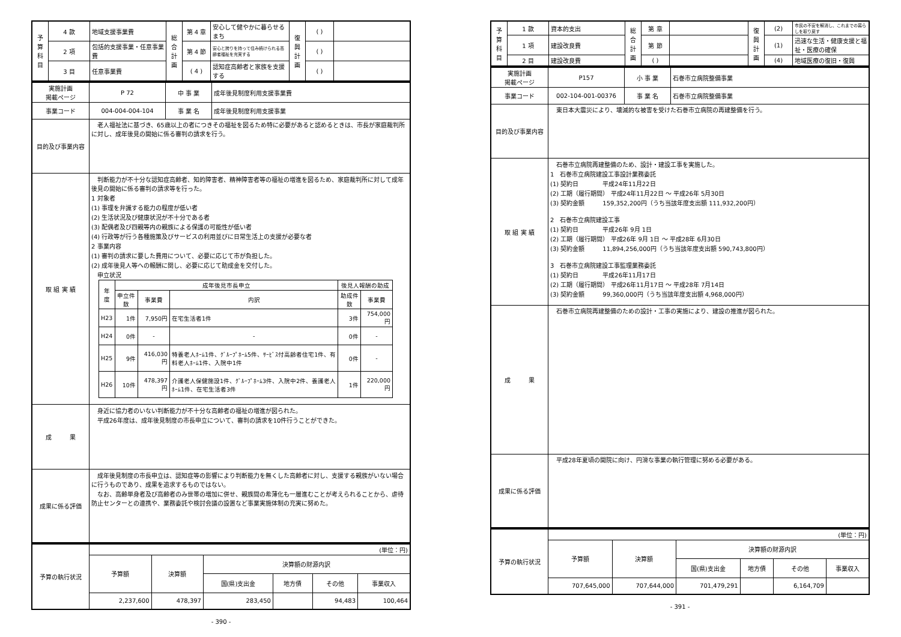| 予 算 科 目 | 4 款 | 地域支援事業費 | 総 合 計 画 | 第 4 章 | 安心して健やかに暮らせるまち | 復 興 計 画 | ( ) | |
| | 2 項 | 包括的支援事業・任意事業費 | | 第 4 節 | 安心と誇りを持って住み続けられる高齢者福祉を充実する | | ( ) | |
| | 3 目 | 任意事業費 | | ( 4 ) | 認知症高齢者と家族を支援する | | ( ) | |
| 実施計画 掲載ページ | P 72 | 中 事 業 | 成年後見制度利用支援事業費 |
| 事業コード | 004-004-004-104 | 事 業 名 | 成年後見制度利用支援事業 |
| 目的及び事業内容 | 老人福祉法に基づき、65歳以上の者につきその福祉を図るため特に必要があると認めるときは、市長が家庭裁判所に対し、成年後見の開始に係る審判の請求を行う。 | | |
| 取 組 実 績 | 判断能力が不十分な認知症高齢者、知的障害者、精神障害者等の福祉の増進を図るため、家庭裁判所に対して成年後見の開始に係る審判の請求等を行った。 1 対象者 (1) 事理を弁識する能力の程度が低い者 (2) 生活状況及び健康状況が不十分である者 (3) 配偶者及び四親等内の親族による保護の可能性が低い者 (4) 行政等が行う各種施策及びサービスの利用並びに日常生活上の支援が必要な者 2 事業内容 (1) 審判の請求に要した費用について、必要に応じて市が負担した。 (2) 成年後見人等への報酬に関し、必要に応じて助成金を交付した。 申立状況 / 年度 / 成年後見市長申立 / / / 後見人報酬の助成 / / / --- / --- / --- / --- / --- / --- / / / 申立件数 / 事業費 / 内訳 / 助成件数 / 事業費 / / H23 / 1件 / 7,950円 / 在宅生活者1件 / 3件 / 754,000円 / / H24 / 0件 / - / - / 0件 / - / / H25 / 9件 / 416,030円 / 特養老人ﾎｰﾑ1件、ｸﾞﾙｰﾌﾟﾎｰﾑ5件、ｻｰﾋﾞｽ付高齢者住宅1件、有料老人ﾎｰﾑ1件、入院中1件 / 0件 / - / / H26 / 10件 / 478,397円 / 介護老人保健施設1件、ｸﾞﾙｰﾌﾟﾎｰﾑ3件、入院中2件、養護老人ﾎｰﾑ1件、在宅生活者3件 / 1件 / 220,000円 / | | |
| 成 果 | 身近に協力者のいない判断能力が不十分な高齢者の福祉の増進が図られた。 平成26年度は、成年後見制度の市長申立について、審判の請求を10件行うことができた。 | | |
| 成果に係る評価 | 成年後見制度の市長申立は、認知症等の影響により判断能力を無くした高齢者に対し、支援する親族がいない場合に行うものであり、成果を追求するものではない。 なお、高齢単身者及び高齢者のみ世帯の増加に併せ、親族間の希薄化も一層進むことが考えられることから、虐待防止センターとの連携や、業務委託や検討会議の設置など事業実施体制の充実に努めた。 | | |
| 予算の執行状況 | (単位：円) | | | | | |
| | 予算額 | 決算額 | 決算額の財源内訳 | | | |
| | | | 国(県)支出金 | 地方債 | その他 | 事業収入 |
| | 2,237,600 | 478,397 | 283,450 | | 94,483 | 100,464 |
- 390 -
| 予 算 科 目 | 1 款 | 資本的支出 | 総 合 計 画 | 第 章 | | 復 興 計 画 | (2) | 市民の不安を解消し、これまでの暮らしを取り戻す |
| | 1 項 | 建設改良費 | | 第 節 | | | (1) | 迅速な生活・健康支援と福祉・医療の確保 |
| | 2 目 | 建設改良費 | | ( ) | | | (4) | 地域医療の復旧・復興 |
| 実施計画 掲載ページ | P157 | 小 事 業 | 石巻市立病院整備事業 |
| 事業コード | 002-104-001-00376 | 事 業 名 | 石巻市立病院整備事業 |
| 目的及び事業内容 | 東日本大震災により、壊滅的な被害を受けた石巻市立病院の再建整備を行う。 | | |
| 取 組 実 績 | 石巻市立病院再建整備のため、設計・建設工事を実施した。 1 石巻市立病院建設工事設計業務委託 (1) 契約日 平成24年11月22日 (2) 工期（履行期間） 平成24年11月22日 ～ 平成26年 5月30日 (3) 契約金額 159,352,200円（うち当該年度支出額 111,932,200円） 2 石巻市立病院建設工事 (1) 契約日 平成26年 9月 1日 (2) 工期（履行期間） 平成26年 9月 1日 ～ 平成28年 6月30日 (3) 契約金額 11,894,256,000円（うち当該年度支出額 590,743,800円） 3 石巻市立病院建設工事監理業務委託 (1) 契約日 平成26年11月17日 (2) 工期（履行期間） 平成26年11月17日 ～ 平成28年 7月14日 (3) 契約金額 99,360,000円（うち当該年度支出額 4,968,000円） | | |
| 成 果 | 石巻市立病院再建整備のための設計・工事の実施により、建設の推進が図られた。 | | |
| 成果に係る評価 | 平成28年夏頃の開院に向け、円滑な事業の執行管理に努める必要がある。 | | |
| 予算の執行状況 | (単位：円) | | | | | |
| | 予算額 | 決算額 | 決算額の財源内訳 | | | |
| | | | 国(県)支出金 | 地方債 | その他 | 事業収入 |
| | 707,645,000 | 707,644,000 | 701,479,291 | | 6,164,709 | |
- 391 -